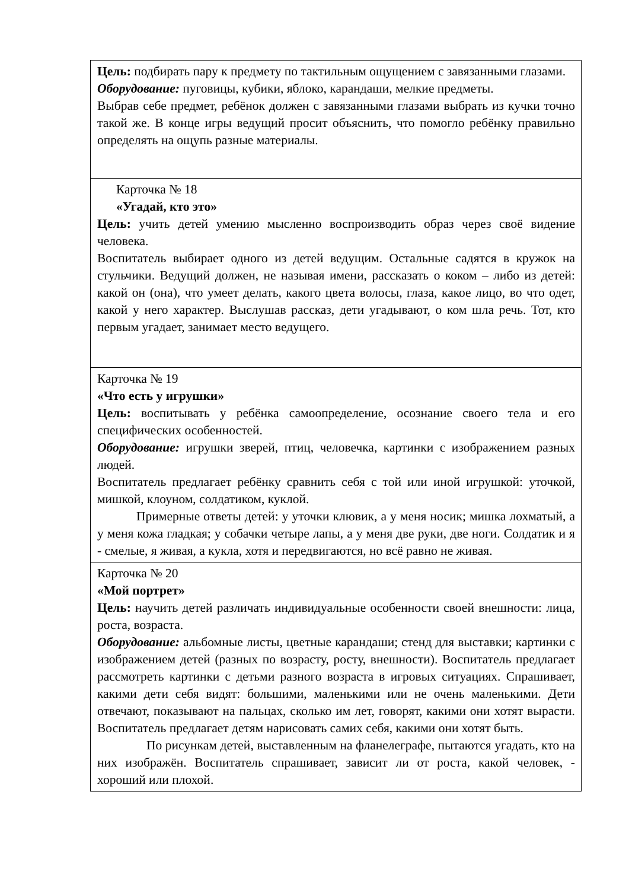| Цель: подбирать пару к предмету по тактильным ощущением с завязанными глазами. Оборудование: пуговицы, кубики, яблоко, карандаши, мелкие предметы. Выбрав себе предмет, ребёнок должен с завязанными глазами выбрать из кучки точно такой же. В конце игры ведущий просит объяснить, что помогло ребёнку правильно определять на ощупь разные материалы. |
| Карточка № 18 «Угадай, кто это» Цель: учить детей умению мысленно воспроизводить образ через своё видение человека. Воспитатель выбирает одного из детей ведущим. Остальные садятся в кружок на стульчики. Ведущий должен, не называя имени, рассказать о коком – либо из детей: какой он (она), что умеет делать, какого цвета волосы, глаза, какое лицо, во что одет, какой у него характер. Выслушав рассказ, дети угадывают, о ком шла речь. Тот, кто первым угадает, занимает место ведущего. |
| Карточка № 19 «Что есть у игрушки» Цель: воспитывать у ребёнка самоопределение, осознание своего тела и его специфических особенностей. Оборудование: игрушки зверей, птиц, человечка, картинки с изображением разных людей. Воспитатель предлагает ребёнку сравнить себя с той или иной игрушкой: уточкой, мишкой, клоуном, солдатиком, куклой. Примерные ответы детей: у уточки клювик, а у меня носик; мишка лохматый, а у меня кожа гладкая; у собачки четыре лапы, а у меня две руки, две ноги. Солдатик и я - смелые, я живая, а кукла, хотя и передвигаются, но всё равно не живая. |
| Карточка № 20 «Мой портрет» Цель: научить детей различать индивидуальные особенности своей внешности: лица, роста, возраста. Оборудование: альбомные листы, цветные карандаши; стенд для выставки; картинки с изображением детей (разных по возрасту, росту, внешности). Воспитатель предлагает рассмотреть картинки с детьми разного возраста в игровых ситуациях. Спрашивает, какими дети себя видят: большими, маленькими или не очень маленькими. Дети отвечают, показывают на пальцах, сколько им лет, говорят, какими они хотят вырасти. Воспитатель предлагает детям нарисовать самих себя, какими они хотят быть. По рисункам детей, выставленным на фланелеграфе, пытаются угадать, кто на них изображён. Воспитатель спрашивает, зависит ли от роста, какой человек, - хороший или плохой. |